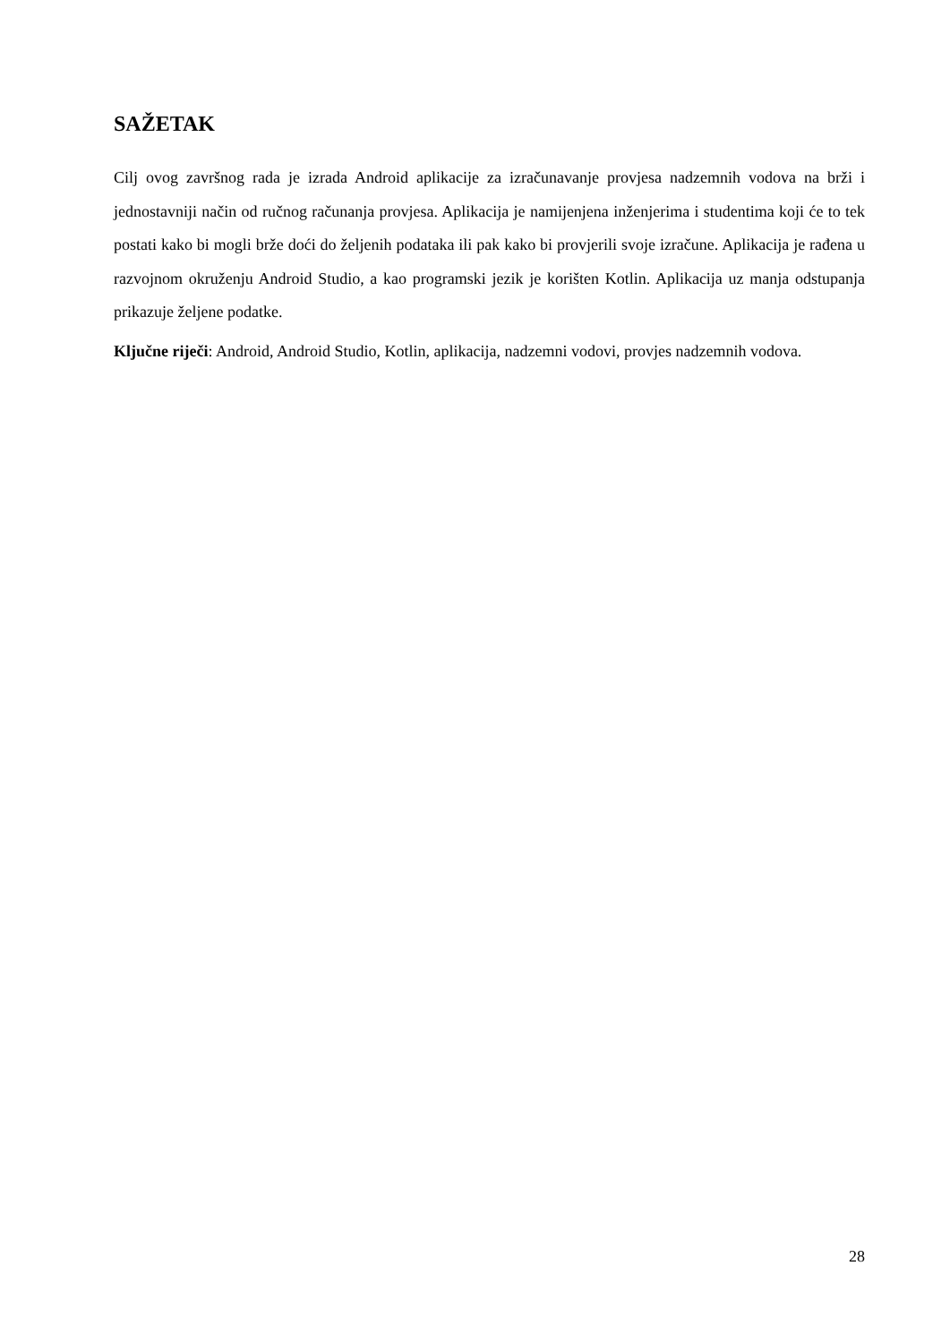SAŽETAK
Cilj ovog završnog rada je izrada Android aplikacije za izračunavanje provjesa nadzemnih vodova na brži i jednostavniji način od ručnog računanja provjesa. Aplikacija je namijenjena inženjerima i studentima koji će to tek postati kako bi mogli brže doći do željenih podataka ili pak kako bi provjerili svoje izračune. Aplikacija je rađena u razvojnom okruženju Android Studio, a kao programski jezik je korišten Kotlin. Aplikacija uz manja odstupanja prikazuje željene podatke.
Ključne riječi: Android, Android Studio, Kotlin, aplikacija, nadzemni vodovi, provjes nadzemnih vodova.
28